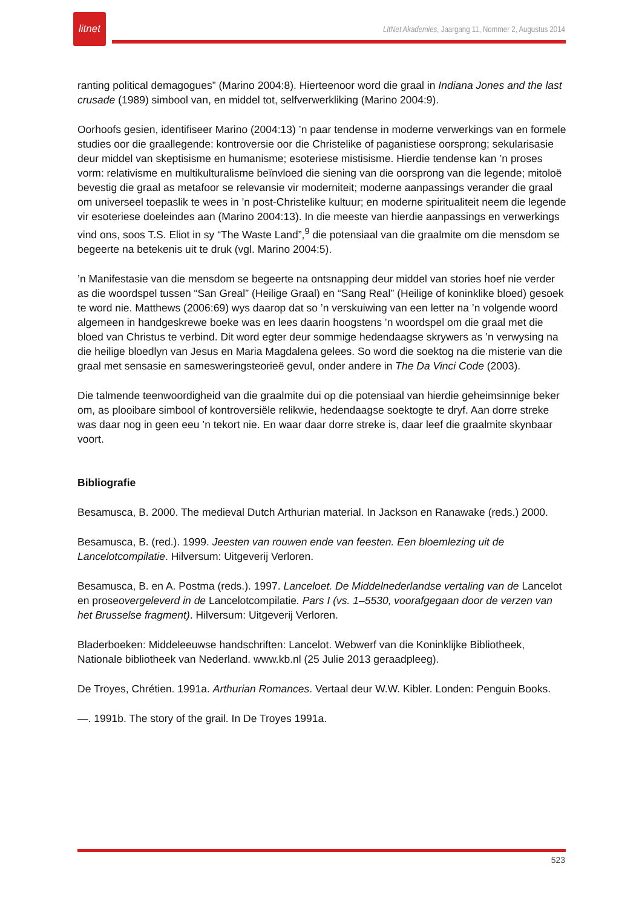litnet
LitNet Akademies, Jaargang 11, Nommer 2, Augustus 2014
ranting political demagogues” (Marino 2004:8). Hierteenoor word die graal in Indiana Jones and the last crusade (1989) simbool van, en middel tot, selfverwerkliking (Marino 2004:9).
Oorhoofs gesien, identifiseer Marino (2004:13) ’n paar tendense in moderne verwerkings van en formele studies oor die graallegende: kontroversie oor die Christelike of paganistiese oorsprong; sekularisasie deur middel van skeptisisme en humanisme; esoteriese mistisisme. Hierdie tendense kan ’n proses vorm: relativisme en multikulturalisme beïnvloed die siening van die oorsprong van die legende; mitoloë bevestig die graal as metafoor se relevansie vir moderniteit; moderne aanpassings verander die graal om universeel toepaslik te wees in ’n post-Christelike kultuur; en moderne spiritualiteit neem die legende vir esoteriese doeleindes aan (Marino 2004:13). In die meeste van hierdie aanpassings en verwerkings vind ons, soos T.S. Eliot in sy “The Waste Land”,<sup>9</sup> die potensiaal van die graalmite om die mensdom se begeerte na betekenis uit te druk (vgl. Marino 2004:5).
’n Manifestasie van die mensdom se begeerte na ontsnapping deur middel van stories hoef nie verder as die woordspel tussen “San Greal” (Heilige Graal) en “Sang Real” (Heilige of koninklike bloed) gesoek te word nie. Matthews (2006:69) wys daarop dat so ’n verskuiwing van een letter na ’n volgende woord algemeen in handgeskrewe boeke was en lees daarin hoogstens ’n woordspel om die graal met die bloed van Christus te verbind. Dit word egter deur sommige hedendaagse skrywers as ’n verwysing na die heilige bloedlyn van Jesus en Maria Magdalena gelees. So word die soektog na die misterie van die graal met sensasie en samesweringsteorieë gevul, onder andere in The Da Vinci Code (2003).
Die talmende teenwoordigheid van die graalmite dui op die potensiaal van hierdie geheimsinnige beker om, as plooibare simbool of kontroversiële relikwie, hedendaagse soektogte te dryf. Aan dorre streke was daar nog in geen eeu ’n tekort nie. En waar daar dorre streke is, daar leef die graalmite skynbaar voort.
Bibliografie
Besamusca, B. 2000. The medieval Dutch Arthurian material. In Jackson en Ranawake (reds.) 2000.
Besamusca, B. (red.). 1999. Jeesten van rouwen ende van feesten. Een bloemlezing uit de Lancelotcompilatie. Hilversum: Uitgeverij Verloren.
Besamusca, B. en A. Postma (reds.). 1997. Lanceloet. De Middelnederlandse vertaling van de Lancelot en proseovergeleverd in de Lancelotcompilatie. Pars I (vs. 1–5530, voorafgegaan door de verzen van het Brusselse fragment). Hilversum: Uitgeverij Verloren.
Bladerboeken: Middeleeuwse handschriften: Lancelot. Webwerf van die Koninklijke Bibliotheek, Nationale bibliotheek van Nederland. www.kb.nl (25 Julie 2013 geraadpleeg).
De Troyes, Chrétien. 1991a. Arthurian Romances. Vertaal deur W.W. Kibler. Londen: Penguin Books.
—. 1991b. The story of the grail. In De Troyes 1991a.
523